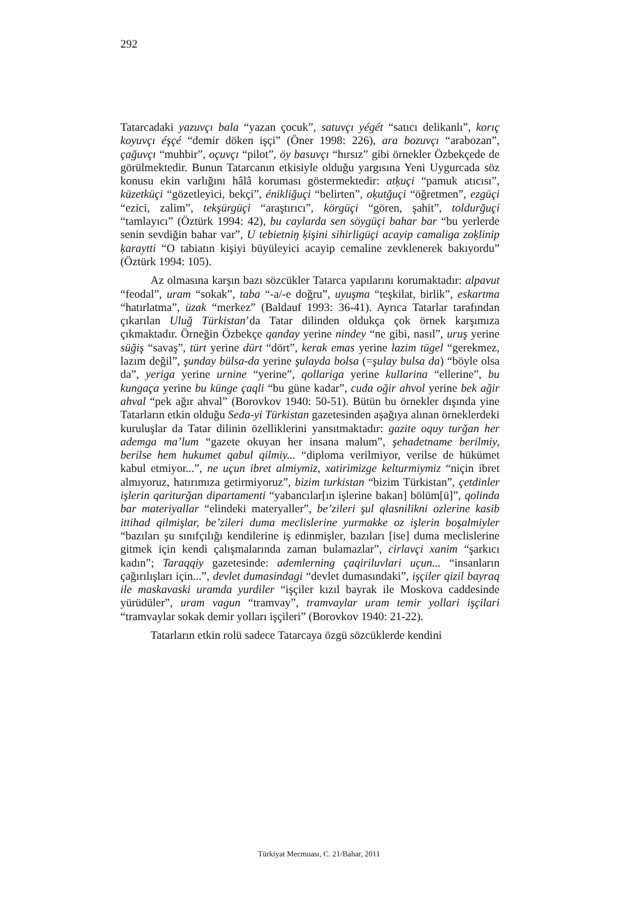292
Tatarcadaki yazuvçı bala “yazan çocuk”, satuvçı yégét “satıcı delikanlı”, korıç koyuvçı éşçé “demir döken işçi” (Öner 1998: 226), ara bozuvçı “arabozan”, çağuvçı “muhbir”, oçuvçı “pilot”, öy basuvçı “hırsız” gibi örnekler Özbekçede de görülmektedir. Bunun Tatarcanın etkisiyle olduğu yargısına Yeni Uygurcada söz konusu ekin varlığını hâlâ koruması göstermektedir: atķuçi “pamuk atıcısı”, küzetküçi “gözetleyici, bekçi”, énikliğuçi “belirten”, oķutğuçi “öğretmen”, ezgüçi “ezici, zalim”, tekşürgüçi “araştırıcı”, körgüçi “gören, şahit”, toldurğuçi “tamlayıcı” (Öztürk 1994: 42), bu caylarda sen söygüçi bahar bar “bu yerlerde senin sevdiğin bahar var”, U tebietniŋ ķişini sihirligüçi acayip camaliga zoķlinip ķaraytti “O tabiatın kişiyi büyüleyici acayip cemaline zevklenerek bakıyordu” (Öztürk 1994: 105).
Az olmasına karşın bazı sözcükler Tatarca yapılarını korumaktadır: alpavut “feodal”, uram “sokak”, taba “-a/-e doğru”, uyuşma “teşkilat, birlik”, eskartma “hatırlatma”, üzak “merkez” (Baldauf 1993: 36-41). Ayrıca Tatarlar tarafından çıkarılan Uluğ Türkistan’da Tatar dilinden oldukça çok örnek karşımıza çıkmaktadır. Örneğin Özbekçe qanday yerine nindey “ne gibi, nasıl”, uruş yerine süğiş “savaş”, türt yerine dürt “dört”, kerak emas yerine lazim tügel “gerekmez, lazım değil”, şunday bülsa-da yerine şulayda bolsa (=şulay bulsa da) “böyle olsa da”, yeriga yerine urnine “yerine”, qollariga yerine kullarina “ellerine”, bu kungaça yerine bu künge çaqli “bu güne kadar”, cuda oğir ahvol yerine bek ağir ahval “pek ağır ahval” (Borovkov 1940: 50-51). Bütün bu örnekler dışında yine Tatarların etkin olduğu Seda-yi Türkistan gazetesinden aşağıya alınan örneklerdeki kuruluşlar da Tatar dilinin özelliklerini yansıtmaktadır: gazite oquy turğan her ademga ma’lum “gazete okuyan her insana malum”, şehadetname berilmiy, berilse hem hukumet qabul qilmiy... “diploma verilmiyor, verilse de hükümet kabul etmiyor...”, ne uçun ibret almiymiz, xatirimizge kelturmiymiz “niçin ibret almıyoruz, hatırımıza getirmiyoruz”, bizim turkistan “bizim Türkistan”, çetdinler işlerin qariturğan dipartamenti “yabancılar[ın işlerine bakan] bölüm[ü]”, qolinda bar materiyallar “elindeki materyaller”, be’zileri şul qlasnilikni ozlerine kasib ittihad qilmişlar, be’zileri duma meclislerine yurmakke oz işlerin boşalmiyler “bazıları şu sınıfçılığı kendilerine iş edinmişler, bazıları [ise] duma meclislerine gitmek için kendi çalışmalarında zaman bulamazlar”, cirlavçi xanim “şarkıcı kadın”; Taraqqiy gazetesinde: ademlerning çaqiriluvlari uçun... “insanların çağırılışları için...”, devlet dumasindagi “devlet dumasındaki”, işçiler qizil bayraq ile maskavaski uramda yurdiler “işçiler kızıl bayrak ile Moskova caddesinde yürüdüler”, uram vagun “tramvay”, tramvaylar uram temir yollari işçilari “tramvaylar sokak demir yolları işçileri” (Borovkov 1940: 21-22).
Tatarların etkin rolü sadece Tatarcaya özgü sözcüklerde kendini
Türkiyat Mecmuası, C. 21/Bahar, 2011